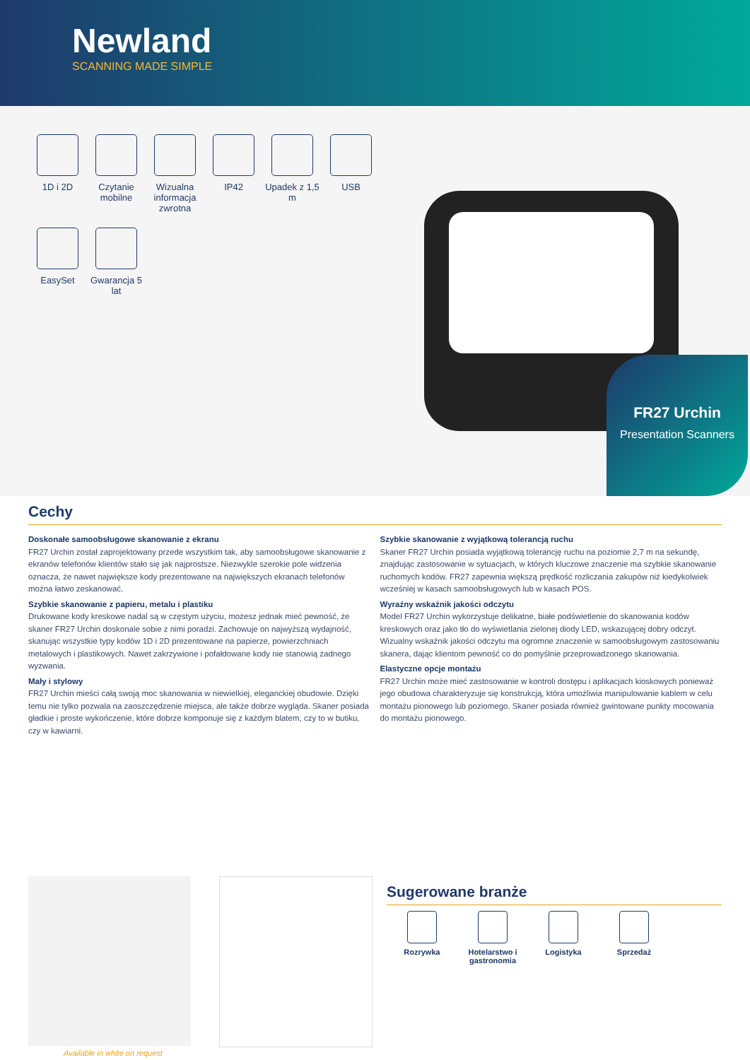Newland
SCANNING MADE SIMPLE
1D i 2D
Czytanie mobilne
Wizualna informacja zwrotna
IP42
Upadek z 1,5 m
USB
EasySet
Gwarancja 5 lat
FR27 Urchin
Presentation Scanners
Cechy
Doskonałe samoobsługowe skanowanie z ekranu
FR27 Urchin został zaprojektowany przede wszystkim tak, aby samoobsługowe skanowanie z ekranów telefonów klientów stało się jak najprostsze. Niezwykle szerokie pole widzenia oznacza, że nawet największe kody prezentowane na największych ekranach telefonów można łatwo zeskanować.
Szybkie skanowanie z papieru, metalu i plastiku
Drukowane kody kreskowe nadal są w częstym użyciu, możesz jednak mieć pewność, że skaner FR27 Urchin doskonale sobie z nimi poradzi. Zachowuje on najwyższą wydajność, skanując wszystkie typy kodów 1D i 2D prezentowane na papierze, powierzchniach metalowych i plastikowych. Nawet zakrzywione i pofałdowane kody nie stanowią żadnego wyzwania.
Mały i stylowy
FR27 Urchin mieści całą swoją moc skanowania w niewielkiej, eleganckiej obudowie. Dzięki temu nie tylko pozwala na zaoszczędzenie miejsca, ale także dobrze wygląda. Skaner posiada gładkie i proste wykończenie, które dobrze komponuje się z każdym blatem, czy to w butiku, czy w kawiarni.
Szybkie skanowanie z wyjątkową tolerancją ruchu
Skaner FR27 Urchin posiada wyjątkową tolerancję ruchu na poziomie 2,7 m na sekundę, znajdując zastosowanie w sytuacjach, w których kluczowe znaczenie ma szybkie skanowanie ruchomych kodów. FR27 zapewnia większą prędkość rozliczania zakupów niż kiedykolwiek wcześniej w kasach samoobsługowych lub w kasach POS.
Wyraźny wskaźnik jakości odczytu
Model FR27 Urchin wykorzystuje delikatne, białe podświetlenie do skanowania kodów kreskowych oraz jako tło do wyświetlania zielonej diody LED, wskazującej dobry odczyt. Wizualny wskaźnik jakości odczytu ma ogromne znaczenie w samoobsługowym zastosowaniu skanera, dając klientom pewność co do pomyślnie przeprowadzonego skanowania.
Elastyczne opcje montażu
FR27 Urchin może mieć zastosowanie w kontroli dostępu i aplikacjach kioskowych ponieważ jego obudowa charakteryzuje się konstrukcją, która umożliwia manipulowanie kablem w celu montażu pionowego lub poziomego. Skaner posiada również gwintowane punkty mocowania do montażu pionowego.
Available in white on request
Sugerowane branże
Rozrywka Hotelarstwo i gastronomia
Logistyka Sprzedaż